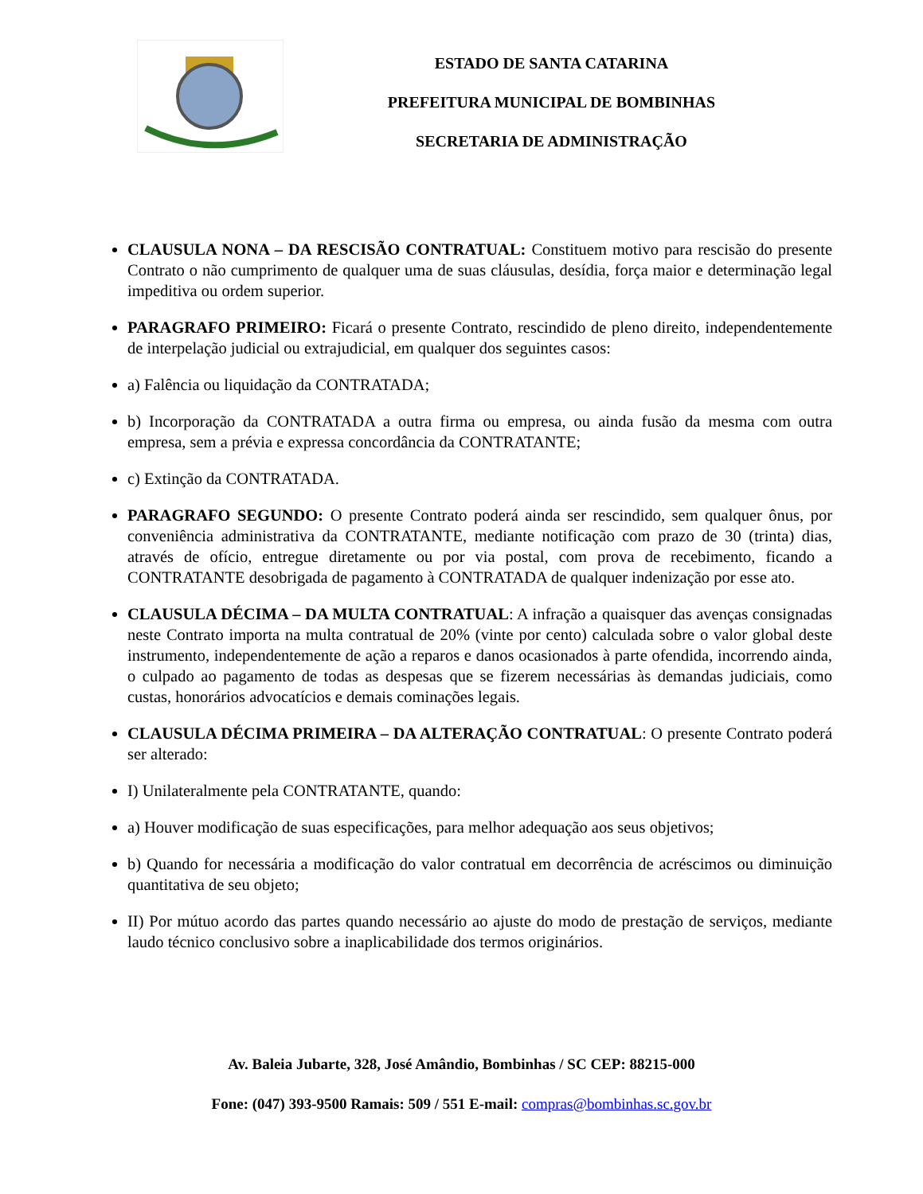ESTADO DE SANTA CATARINA
PREFEITURA MUNICIPAL DE BOMBINHAS
SECRETARIA DE ADMINISTRAÇÃO
CLAUSULA NONA – DA RESCISÃO CONTRATUAL: Constituem motivo para rescisão do presente Contrato o não cumprimento de qualquer uma de suas cláusulas, desídia, força maior e determinação legal impeditiva ou ordem superior.
PARAGRAFO PRIMEIRO: Ficará o presente Contrato, rescindido de pleno direito, independentemente de interpelação judicial ou extrajudicial, em qualquer dos seguintes casos:
a) Falência ou liquidação da CONTRATADA;
b) Incorporação da CONTRATADA a outra firma ou empresa, ou ainda fusão da mesma com outra empresa, sem a prévia e expressa concordância da CONTRATANTE;
c) Extinção da CONTRATADA.
PARAGRAFO SEGUNDO: O presente Contrato poderá ainda ser rescindido, sem qualquer ônus, por conveniência administrativa da CONTRATANTE, mediante notificação com prazo de 30 (trinta) dias, através de ofício, entregue diretamente ou por via postal, com prova de recebimento, ficando a CONTRATANTE desobrigada de pagamento à CONTRATADA de qualquer indenização por esse ato.
CLAUSULA DÉCIMA – DA MULTA CONTRATUAL: A infração a quaisquer das avenças consignadas neste Contrato importa na multa contratual de 20% (vinte por cento) calculada sobre o valor global deste instrumento, independentemente de ação a reparos e danos ocasionados à parte ofendida, incorrendo ainda, o culpado ao pagamento de todas as despesas que se fizerem necessárias às demandas judiciais, como custas, honorários advocatícios e demais cominações legais.
CLAUSULA DÉCIMA PRIMEIRA – DA ALTERAÇÃO CONTRATUAL: O presente Contrato poderá ser alterado:
I) Unilateralmente pela CONTRATANTE, quando:
a) Houver modificação de suas especificações, para melhor adequação aos seus objetivos;
b) Quando for necessária a modificação do valor contratual em decorrência de acréscimos ou diminuição quantitativa de seu objeto;
II) Por mútuo acordo das partes quando necessário ao ajuste do modo de prestação de serviços, mediante laudo técnico conclusivo sobre a inaplicabilidade dos termos originários.
Av. Baleia Jubarte, 328, José Amândio, Bombinhas / SC CEP: 88215-000
Fone: (047) 393-9500 Ramais: 509 / 551 E-mail: compras@bombinhas.sc.gov.br